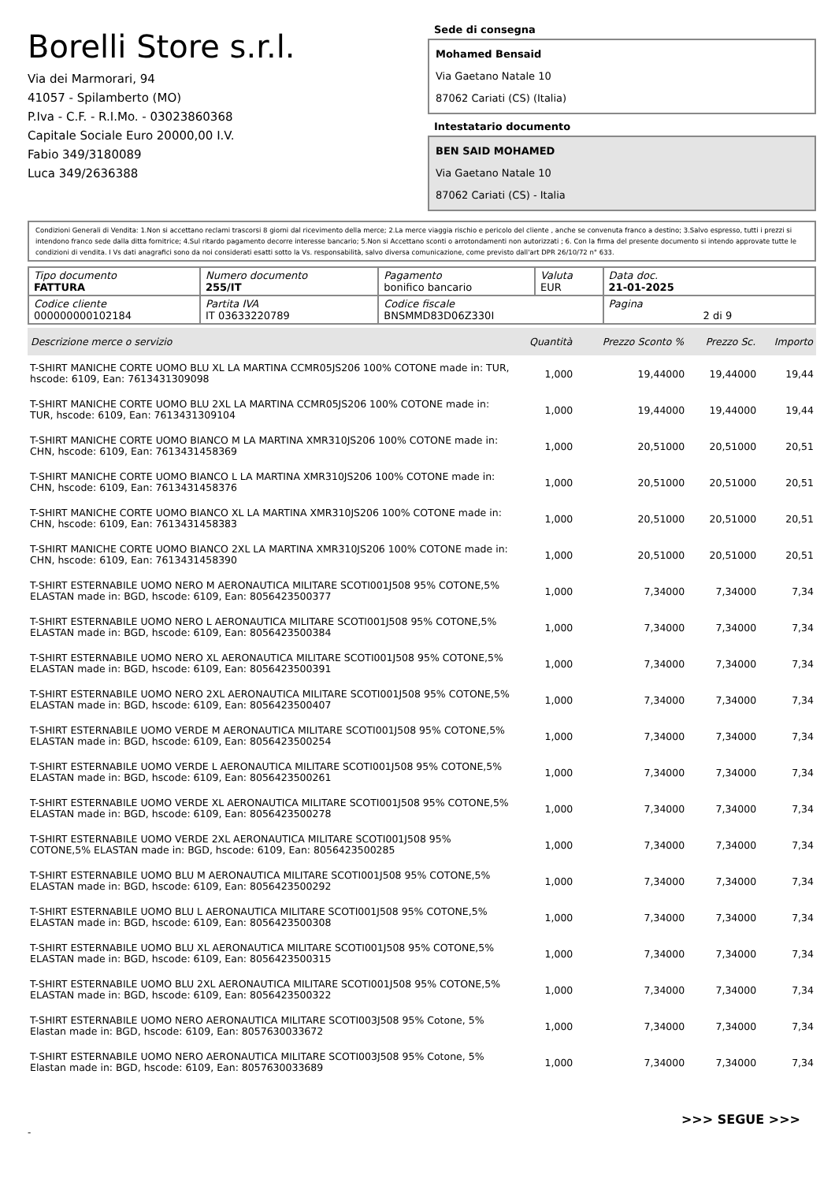Borelli Store s.r.l.
Via dei Marmorari, 94
41057 - Spilamberto (MO)
P.Iva - C.F. - R.I.Mo. - 03023860368
Capitale Sociale Euro 20000,00 I.V.
Fabio 349/3180089
Luca 349/2636388
Sede di consegna
Mohamed Bensaid
Via Gaetano Natale 10
87062 Cariati (CS) (Italia)
Intestatario documento
BEN SAID MOHAMED
Via Gaetano Natale 10
87062 Cariati (CS) - Italia
Condizioni Generali di Vendita: 1.Non si accettano reclami trascorsi 8 giorni dal ricevimento della merce; 2.La merce viaggia rischio e pericolo del cliente , anche se convenuta franco a destino; 3.Salvo espresso, tutti i prezzi si intendono franco sede dalla ditta fornitrice; 4.Sul ritardo pagamento decorre interesse bancario; 5.Non si Accettano sconti o arrotondamenti non autorizzati ; 6. Con la firma del presente documento si intendo approvate tutte le condizioni di vendita. I Vs dati anagrafici sono da noi considerati esatti sotto la Vs. responsabilità, salvo diversa comunicazione, come previsto dall'art DPR 26/10/72 n° 633.
| Tipo documento FATTURA | Numero documento 255/IT | Pagamento bonifico bancario | Valuta EUR | Data doc. 21-01-2025 |
| Codice cliente 000000000102184 | Partita IVA IT 03633220789 | Codice fiscale BNSMMD83D06Z330I | | Pagina 2 di 9 |
| Descrizione merce o servizio | Quantità | Prezzo Sconto % | Prezzo Sc. | Importo |
| --- | --- | --- | --- | --- |
| T-SHIRT MANICHE CORTE UOMO BLU XL LA MARTINA CCMR05JS206 100% COTONE made in: TUR, hscode: 6109, Ean: 7613431309098 | 1,000 | 19,44000 | 19,44000 | 19,44 |
| T-SHIRT MANICHE CORTE UOMO BLU 2XL LA MARTINA CCMR05JS206 100% COTONE made in: TUR, hscode: 6109, Ean: 7613431309104 | 1,000 | 19,44000 | 19,44000 | 19,44 |
| T-SHIRT MANICHE CORTE UOMO BIANCO M LA MARTINA XMR310JS206 100% COTONE made in: CHN, hscode: 6109, Ean: 7613431458369 | 1,000 | 20,51000 | 20,51000 | 20,51 |
| T-SHIRT MANICHE CORTE UOMO BIANCO L LA MARTINA XMR310JS206 100% COTONE made in: CHN, hscode: 6109, Ean: 7613431458376 | 1,000 | 20,51000 | 20,51000 | 20,51 |
| T-SHIRT MANICHE CORTE UOMO BIANCO XL LA MARTINA XMR310JS206 100% COTONE made in: CHN, hscode: 6109, Ean: 7613431458383 | 1,000 | 20,51000 | 20,51000 | 20,51 |
| T-SHIRT MANICHE CORTE UOMO BIANCO 2XL LA MARTINA XMR310JS206 100% COTONE made in: CHN, hscode: 6109, Ean: 7613431458390 | 1,000 | 20,51000 | 20,51000 | 20,51 |
| T-SHIRT ESTERNABILE UOMO NERO M AERONAUTICA MILITARE SCOTI001J508 95% COTONE,5% ELASTAN made in: BGD, hscode: 6109, Ean: 8056423500377 | 1,000 | 7,34000 | 7,34000 | 7,34 |
| T-SHIRT ESTERNABILE UOMO NERO L AERONAUTICA MILITARE SCOTI001J508 95% COTONE,5% ELASTAN made in: BGD, hscode: 6109, Ean: 8056423500384 | 1,000 | 7,34000 | 7,34000 | 7,34 |
| T-SHIRT ESTERNABILE UOMO NERO XL AERONAUTICA MILITARE SCOTI001J508 95% COTONE,5% ELASTAN made in: BGD, hscode: 6109, Ean: 8056423500391 | 1,000 | 7,34000 | 7,34000 | 7,34 |
| T-SHIRT ESTERNABILE UOMO NERO 2XL AERONAUTICA MILITARE SCOTI001J508 95% COTONE,5% ELASTAN made in: BGD, hscode: 6109, Ean: 8056423500407 | 1,000 | 7,34000 | 7,34000 | 7,34 |
| T-SHIRT ESTERNABILE UOMO VERDE M AERONAUTICA MILITARE SCOTI001J508 95% COTONE,5% ELASTAN made in: BGD, hscode: 6109, Ean: 8056423500254 | 1,000 | 7,34000 | 7,34000 | 7,34 |
| T-SHIRT ESTERNABILE UOMO VERDE L AERONAUTICA MILITARE SCOTI001J508 95% COTONE,5% ELASTAN made in: BGD, hscode: 6109, Ean: 8056423500261 | 1,000 | 7,34000 | 7,34000 | 7,34 |
| T-SHIRT ESTERNABILE UOMO VERDE XL AERONAUTICA MILITARE SCOTI001J508 95% COTONE,5% ELASTAN made in: BGD, hscode: 6109, Ean: 8056423500278 | 1,000 | 7,34000 | 7,34000 | 7,34 |
| T-SHIRT ESTERNABILE UOMO VERDE 2XL AERONAUTICA MILITARE SCOTI001J508 95% COTONE,5% ELASTAN made in: BGD, hscode: 6109, Ean: 8056423500285 | 1,000 | 7,34000 | 7,34000 | 7,34 |
| T-SHIRT ESTERNABILE UOMO BLU M AERONAUTICA MILITARE SCOTI001J508 95% COTONE,5% ELASTAN made in: BGD, hscode: 6109, Ean: 8056423500292 | 1,000 | 7,34000 | 7,34000 | 7,34 |
| T-SHIRT ESTERNABILE UOMO BLU L AERONAUTICA MILITARE SCOTI001J508 95% COTONE,5% ELASTAN made in: BGD, hscode: 6109, Ean: 8056423500308 | 1,000 | 7,34000 | 7,34000 | 7,34 |
| T-SHIRT ESTERNABILE UOMO BLU XL AERONAUTICA MILITARE SCOTI001J508 95% COTONE,5% ELASTAN made in: BGD, hscode: 6109, Ean: 8056423500315 | 1,000 | 7,34000 | 7,34000 | 7,34 |
| T-SHIRT ESTERNABILE UOMO BLU 2XL AERONAUTICA MILITARE SCOTI001J508 95% COTONE,5% ELASTAN made in: BGD, hscode: 6109, Ean: 8056423500322 | 1,000 | 7,34000 | 7,34000 | 7,34 |
| T-SHIRT ESTERNABILE UOMO NERO AERONAUTICA MILITARE SCOTI003J508 95% Cotone, 5% Elastan made in: BGD, hscode: 6109, Ean: 8057630033672 | 1,000 | 7,34000 | 7,34000 | 7,34 |
| T-SHIRT ESTERNABILE UOMO NERO AERONAUTICA MILITARE SCOTI003J508 95% Cotone, 5% Elastan made in: BGD, hscode: 6109, Ean: 8057630033689 | 1,000 | 7,34000 | 7,34000 | 7,34 |
>>> SEGUE >>>
-